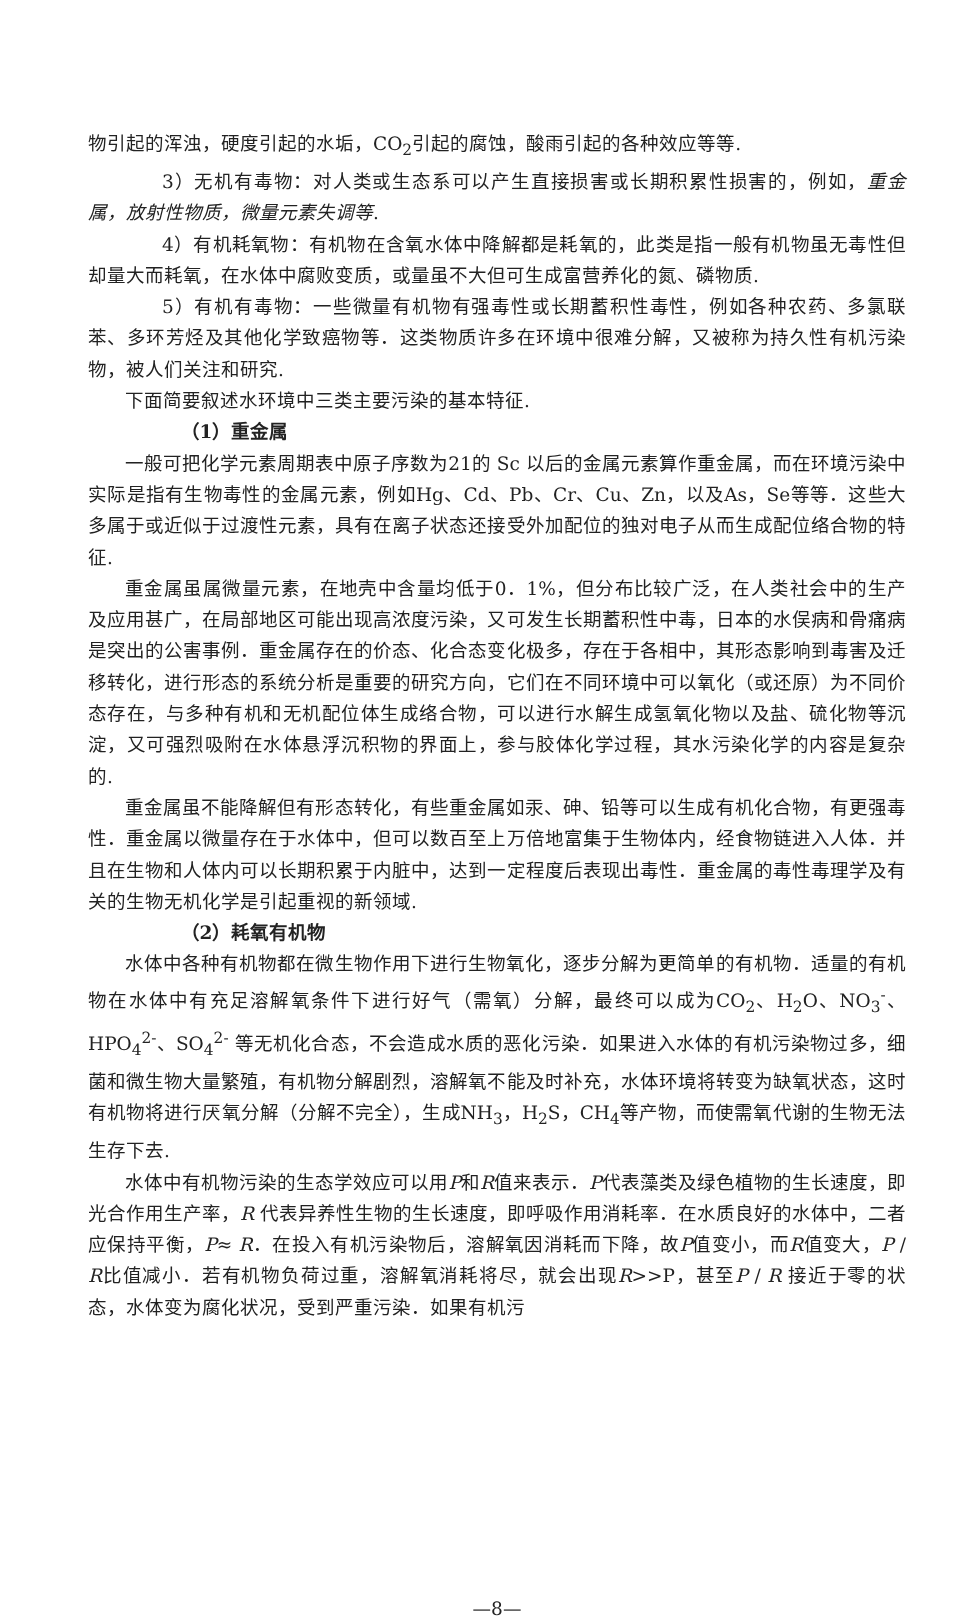物引起的浑浊，硬度引起的水垢，CO<sub>2</sub>引起的腐蚀，酸雨引起的各种效应等等.
3）无机有毒物：对人类或生态系可以产生直接损害或长期积累性损害的，例如，重金属，放射性物质，微量元素失调等.
4）有机耗氧物：有机物在含氧水体中降解都是耗氧的，此类是指一般有机物虽无毒性但却量大而耗氧，在水体中腐败变质，或量虽不大但可生成富营养化的氮、磷物质.
5）有机有毒物：一些微量有机物有强毒性或长期蓄积性毒性，例如各种农药、多氯联苯、多环芳烃及其他化学致癌物等．这类物质许多在环境中很难分解，又被称为持久性有机污染物，被人们关注和研究.
下面简要叙述水环境中三类主要污染的基本特征.
（1）重金属
一般可把化学元素周期表中原子序数为21的 Sc 以后的金属元素算作重金属，而在环境污染中实际是指有生物毒性的金属元素，例如Hg、Cd、Pb、Cr、Cu、Zn，以及As，Se等等．这些大多属于或近似于过渡性元素，具有在离子状态还接受外加配位的独对电子从而生成配位络合物的特征.
重金属虽属微量元素，在地壳中含量均低于0．1%，但分布比较广泛，在人类社会中的生产及应用甚广，在局部地区可能出现高浓度污染，又可发生长期蓄积性中毒，日本的水俣病和骨痛病是突出的公害事例．重金属存在的价态、化合态变化极多，存在于各相中，其形态影响到毒害及迁移转化，进行形态的系统分析是重要的研究方向，它们在不同环境中可以氧化（或还原）为不同价态存在，与多种有机和无机配位体生成络合物，可以进行水解生成氢氧化物以及盐、硫化物等沉淀，又可强烈吸附在水体悬浮沉积物的界面上，参与胶体化学过程，其水污染化学的内容是复杂的.
重金属虽不能降解但有形态转化，有些重金属如汞、砷、铅等可以生成有机化合物，有更强毒性．重金属以微量存在于水体中，但可以数百至上万倍地富集于生物体内，经食物链进入人体．并且在生物和人体内可以长期积累于内脏中，达到一定程度后表现出毒性．重金属的毒性毒理学及有关的生物无机化学是引起重视的新领域.
（2）耗氧有机物
水体中各种有机物都在微生物作用下进行生物氧化，逐步分解为更简单的有机物．适量的有机物在水体中有充足溶解氧条件下进行好气（需氧）分解，最终可以成为CO<sub>2</sub>、H<sub>2</sub>O、NO<sub>3</sub><sup>-</sup>、 HPO<sub>4</sub><sup>2-</sup>、SO<sub>4</sub><sup>2-</sup> 等无机化合态，不会造成水质的恶化污染．如果进入水体的有机污染物过多，细菌和微生物大量繁殖，有机物分解剧烈，溶解氧不能及时补充，水体环境将转变为缺氧状态，这时有机物将进行厌氧分解（分解不完全），生成NH<sub>3</sub>，H<sub>2</sub>S，CH<sub>4</sub>等产物，而使需氧代谢的生物无法生存下去.
水体中有机物污染的生态学效应可以用P和R值来表示．P代表藻类及绿色植物的生长速度，即光合作用生产率，R 代表异养性生物的生长速度，即呼吸作用消耗率．在水质良好的水体中，二者应保持平衡，P≈ R．在投入有机污染物后，溶解氧因消耗而下降，故P值变小，而R值变大，P / R比值减小．若有机物负荷过重，溶解氧消耗将尽，就会出现R>>P，甚至P / R 接近于零的状态，水体变为腐化状况，受到严重污染．如果有机污
—8—